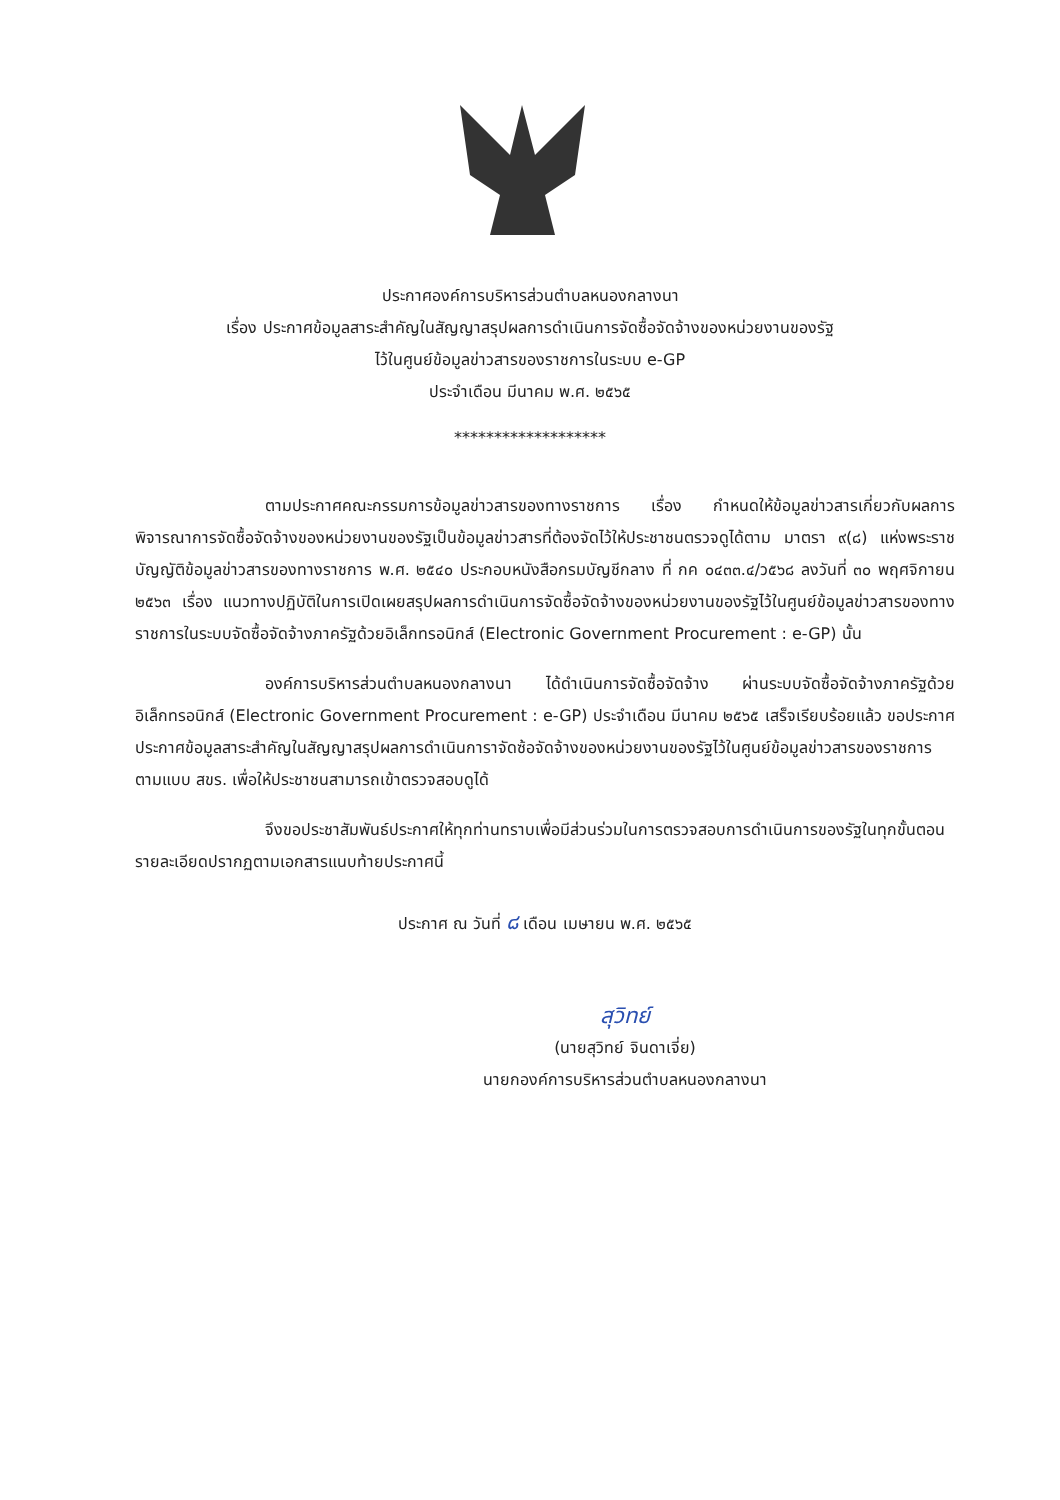ประกาศองค์การบริหารส่วนตำบลหนองกลางนา
เรื่อง ประกาศข้อมูลสาระสำคัญในสัญญาสรุปผลการดำเนินการจัดซื้อจัดจ้างของหน่วยงานของรัฐ
ไว้ในศูนย์ข้อมูลข่าวสารของราชการในระบบ e-GP
ประจำเดือน มีนาคม พ.ศ. ๒๕๖๕
*******************
ตามประกาศคณะกรรมการข้อมูลข่าวสารของทางราชการ เรื่อง กำหนดให้ข้อมูลข่าวสารเกี่ยวกับผลการพิจารณาการจัดซื้อจัดจ้างของหน่วยงานของรัฐเป็นข้อมูลข่าวสารที่ต้องจัดไว้ให้ประชาชนตรวจดูได้ตาม มาตรา ๙(๘) แห่งพระราชบัญญัติข้อมูลข่าวสารของทางราชการ พ.ศ. ๒๕๔๐ ประกอบหนังสือกรมบัญชีกลาง ที่ กค ๐๔๓๓.๔/ว๕๖๘ ลงวันที่ ๓๐ พฤศจิกายน ๒๕๖๓ เรื่อง แนวทางปฏิบัติในการเปิดเผยสรุปผลการดำเนินการจัดซื้อจัดจ้างของหน่วยงานของรัฐไว้ในศูนย์ข้อมูลข่าวสารของทางราชการในระบบจัดซื้อจัดจ้างภาครัฐด้วยอิเล็กทรอนิกส์ (Electronic Government Procurement : e-GP) นั้น
องค์การบริหารส่วนตำบลหนองกลางนา ได้ดำเนินการจัดซื้อจัดจ้าง ผ่านระบบจัดซื้อจัดจ้างภาครัฐด้วยอิเล็กทรอนิกส์ (Electronic Government Procurement : e-GP) ประจำเดือน มีนาคม ๒๕๖๕ เสร็จเรียบร้อยแล้ว ขอประกาศประกาศข้อมูลสาระสำคัญในสัญญาสรุปผลการดำเนินการาจัดซ้อจัดจ้างของหน่วยงานของรัฐไว้ในศูนย์ข้อมูลข่าวสารของราชการ ตามแบบ สขร. เพื่อให้ประชาชนสามารถเข้าตรวจสอบดูได้
จึงขอประชาสัมพันธ์ประกาศให้ทุกท่านทราบเพื่อมีส่วนร่วมในการตรวจสอบการดำเนินการของรัฐในทุกขั้นตอน รายละเอียดปรากฏตามเอกสารแนบท้ายประกาศนี้
ประกาศ ณ วันที่ ๘ เดือน เมษายน พ.ศ. ๒๕๖๕
สุวิทย์
(นายสุวิทย์ จินดาเจี่ย)
นายกองค์การบริหารส่วนตำบลหนองกลางนา